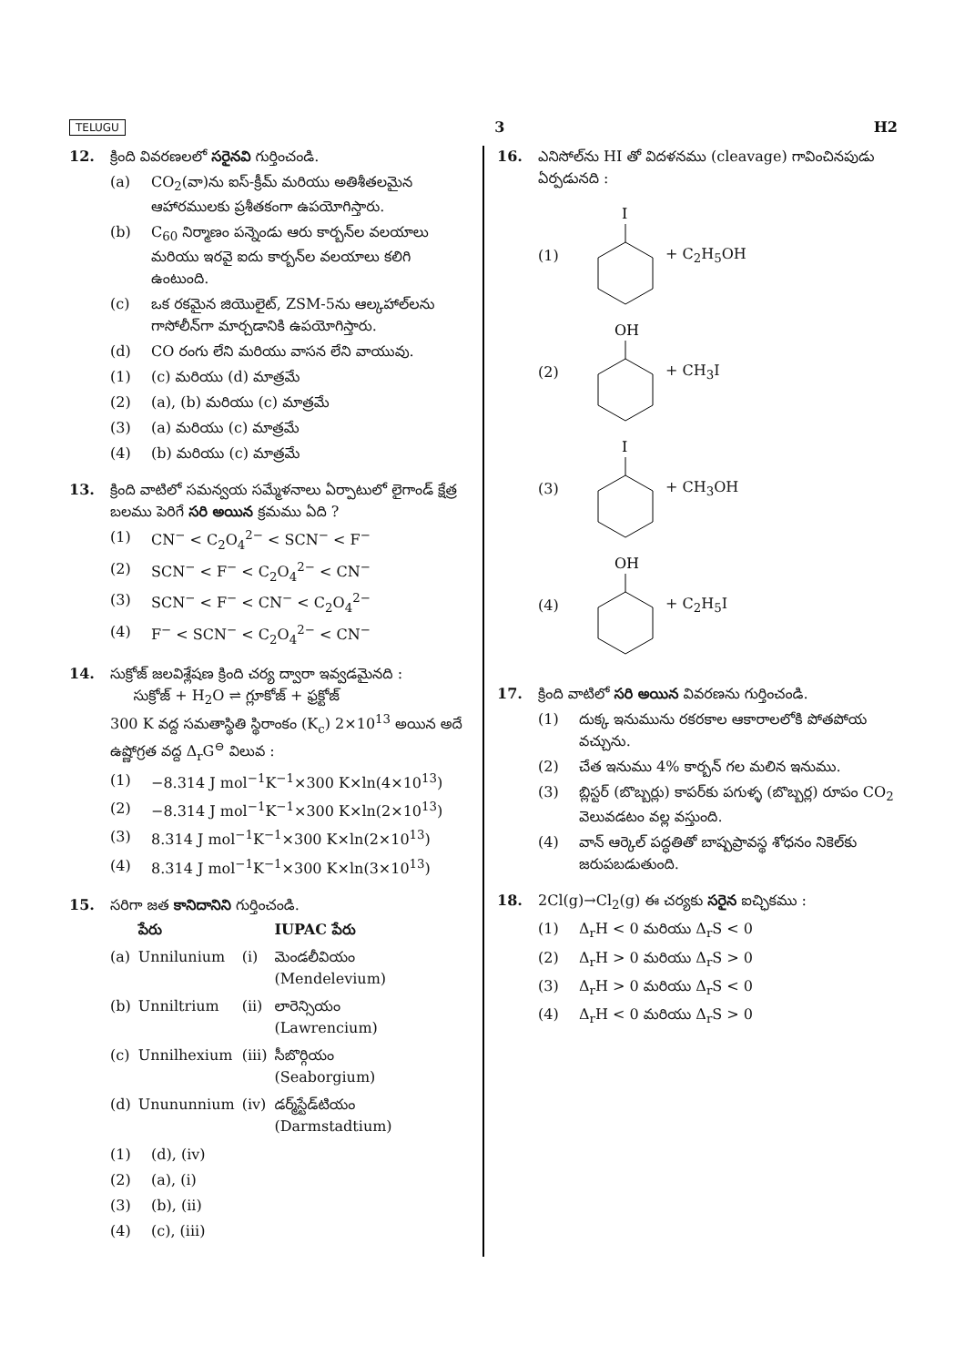TELUGU 3 H2
12. క్రింది వివరణలలో సరైనవి గుర్తించండి.
(a) CO<sub>2</sub>(వా)ను ఐస్-క్రీమ్ మరియు అతిశీతలమైన ఆహారములకు ప్రశీతకంగా ఉపయోగిస్తారు.
(b) C<sub>60</sub> నిర్మాణం పన్నెండు ఆరు కార్బన్‌ల వలయాలు మరియు ఇరవై ఐదు కార్బన్‌ల వలయాలు కలిగి ఉంటుంది.
(c) ఒక రకమైన జియొలైట్, ZSM-5ను ఆల్కహాల్‌లను గాసోలీన్‌గా మార్చడానికి ఉపయోగిస్తారు.
(d) CO రంగు లేని మరియు వాసన లేని వాయువు.
(1) (c) మరియు (d) మాత్రమే
(2) (a), (b) మరియు (c) మాత్రమే
(3) (a) మరియు (c) మాత్రమే
(4) (b) మరియు (c) మాత్రమే
13. క్రింది వాటిలో సమన్వయ సమ్మేళనాలు ఏర్పాటులో లైగాండ్ క్షేత్ర బలము పెరిగే సరి అయిన క్రమము ఏది ?
(1) CN<sup>−</sup> < C<sub>2</sub>O<sub>4</sub><sup>2−</sup> < SCN<sup>−</sup> < F<sup>−</sup>
(2) SCN<sup>−</sup> < F<sup>−</sup> < C<sub>2</sub>O<sub>4</sub><sup>2−</sup> < CN<sup>−</sup>
(3) SCN<sup>−</sup> < F<sup>−</sup> < CN<sup>−</sup> < C<sub>2</sub>O<sub>4</sub><sup>2−</sup>
(4) F<sup>−</sup> < SCN<sup>−</sup> < C<sub>2</sub>O<sub>4</sub><sup>2−</sup> < CN<sup>−</sup>
14. సుక్రోజ్ జలవిశ్లేషణ క్రింది చర్య ద్వారా ఇవ్వడమైనది :
సుక్రోజ్ + H<sub>2</sub>O ⇌ గ్లూకోజ్ + ఫ్రక్టోజ్
300 K వద్ద సమతాస్థితి స్థిరాంకం (K<sub>c</sub>) 2×10<sup>13</sup> అయిన అదే ఉష్ణోగ్రత వద్ద Δ<sub>r</sub>G<sup>⊖</sup> విలువ :
(1) −8.314 J mol<sup>−1</sup>K<sup>−1</sup>×300 K×ln(4×10<sup>13</sup>)
(2) −8.314 J mol<sup>−1</sup>K<sup>−1</sup>×300 K×ln(2×10<sup>13</sup>)
(3) 8.314 J mol<sup>−1</sup>K<sup>−1</sup>×300 K×ln(2×10<sup>13</sup>)
(4) 8.314 J mol<sup>−1</sup>K<sup>−1</sup>×300 K×ln(3×10<sup>13</sup>)
15. సరిగా జత కానిదానిని గుర్తించండి.
| | పేరు | | IUPAC పేరు |
| --- | --- | --- | --- |
| (a) | Unnilunium | (i) | మెండలీవియం (Mendelevium) |
| (b) | Unniltrium | (ii) | లారెన్సియం (Lawrencium) |
| (c) | Unnilhexium | (iii) | సీబొర్గియం (Seaborgium) |
| (d) | Unununnium | (iv) | డర్మ్‌స్టేడ్‌టియం (Darmstadtium) |
(1) (d), (iv)
(2) (a), (i)
(3) (b), (ii)
(4) (c), (iii)
16. ఎనిసోల్‌ను HI తో విదళనము (cleavage) గావించినపుడు ఏర్పడునది :
(1)
I
+ C<sub>2</sub>H<sub>5</sub>OH
(2)
OH
+ CH<sub>3</sub>I
(3)
I
+ CH<sub>3</sub>OH
(4)
OH
+ C<sub>2</sub>H<sub>5</sub>I
17. క్రింది వాటిలో సరి అయిన వివరణను గుర్తించండి.
(1) దుక్క ఇనుమును రకరకాల ఆకారాలలోకి పోతపోయ వచ్చును.
(2) చేత ఇనుము 4% కార్బన్ గల మలిన ఇనుము.
(3) బ్లిస్టర్ (బొబ్బర్లు) కాపర్‌కు పగుళ్ళ (బొబ్బర్ల) రూపం CO<sub>2</sub> వెలువడటం వల్ల వస్తుంది.
(4) వాన్ ఆర్కెల్ పద్ధతితో బాష్పప్రావస్థ శోధనం నికెల్‌కు జరుపబడుతుంది.
18. 2Cl(g)→Cl<sub>2</sub>(g) ఈ చర్యకు సరైన ఐచ్ఛికము :
(1) Δ<sub>r</sub>H < 0 మరియు Δ<sub>r</sub>S < 0
(2) Δ<sub>r</sub>H > 0 మరియు Δ<sub>r</sub>S > 0
(3) Δ<sub>r</sub>H > 0 మరియు Δ<sub>r</sub>S < 0
(4) Δ<sub>r</sub>H < 0 మరియు Δ<sub>r</sub>S > 0